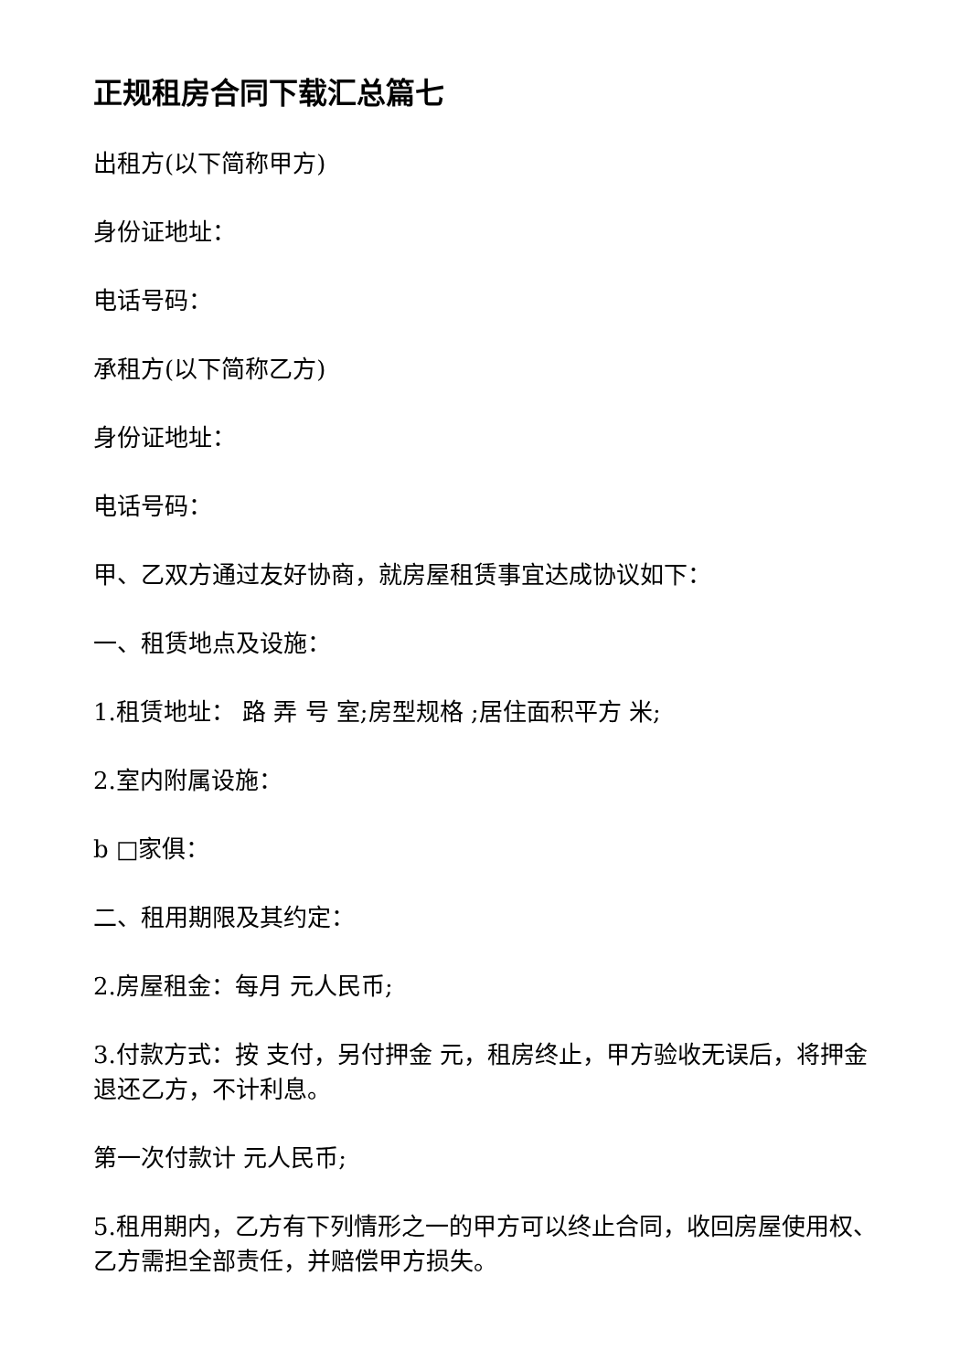正规租房合同下载汇总篇七
出租方(以下简称甲方)
身份证地址：
电话号码：
承租方(以下简称乙方)
身份证地址：
电话号码：
甲、乙双方通过友好协商，就房屋租赁事宜达成协议如下：
一、租赁地点及设施：
1.租赁地址： 路 弄 号 室;房型规格 ;居住面积平方 米;
2.室内附属设施：
b □家俱：
二、租用期限及其约定：
2.房屋租金：每月 元人民币;
3.付款方式：按 支付，另付押金 元，租房终止，甲方验收无误后，将押金退还乙方，不计利息。
第一次付款计 元人民币;
5.租用期内，乙方有下列情形之一的甲方可以终止合同，收回房屋使用权、乙方需担全部责任，并赔偿甲方损失。